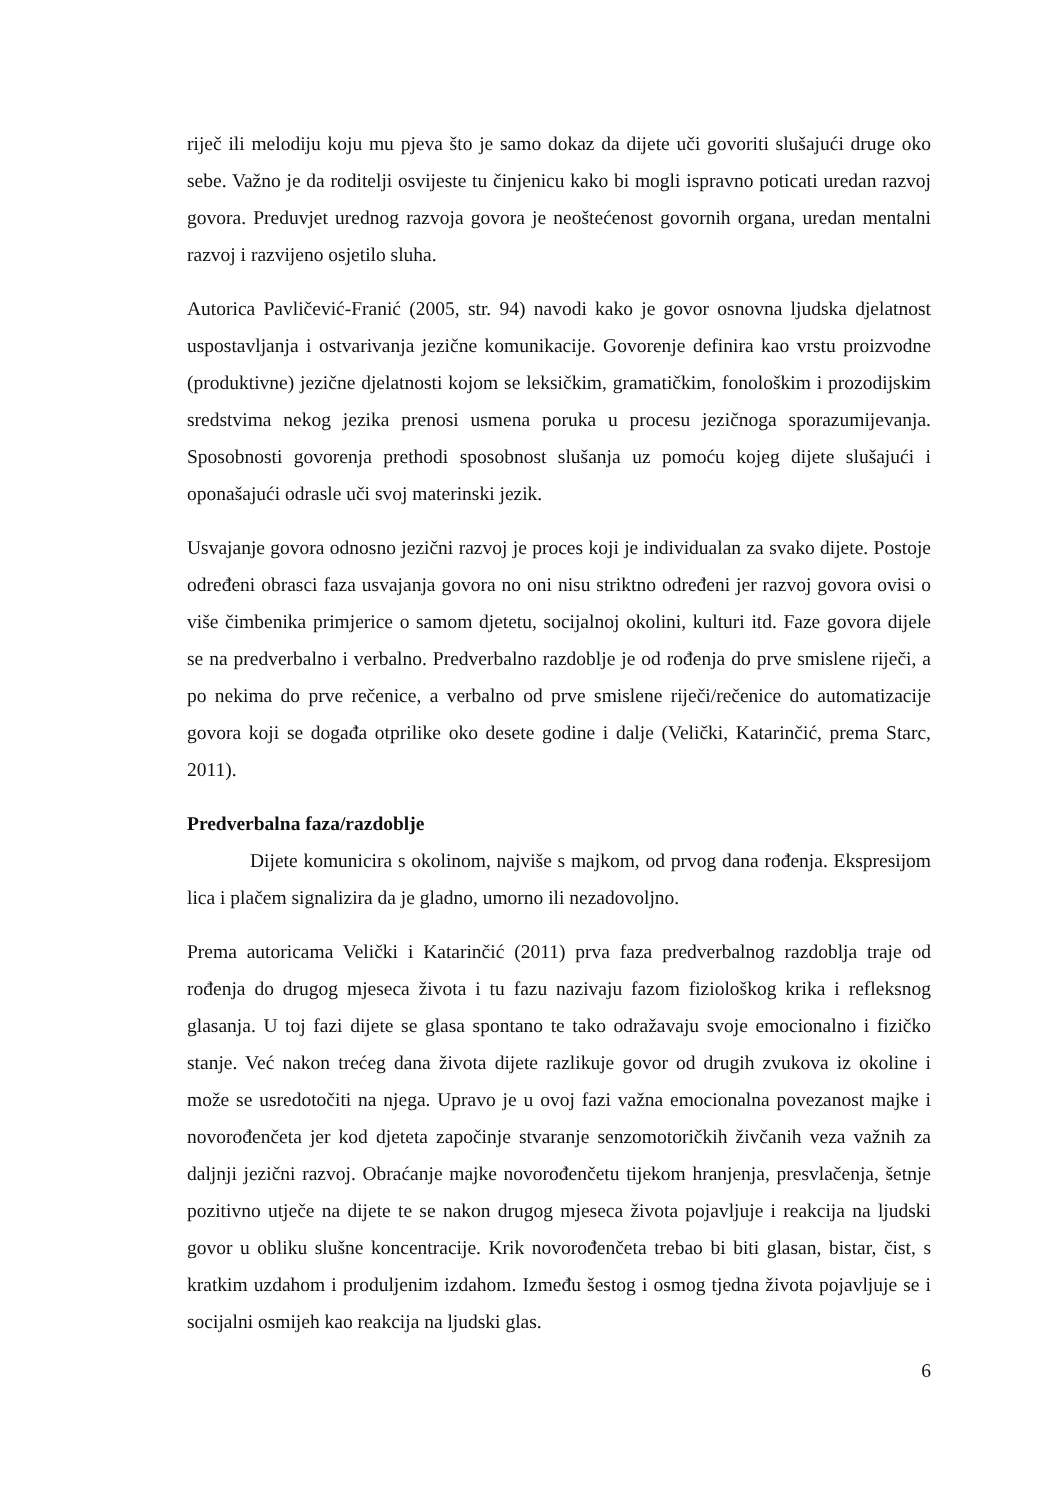riječ ili melodiju koju mu pjeva što je samo dokaz da dijete uči govoriti slušajući druge oko sebe. Važno je da roditelji osvijeste tu činjenicu kako bi mogli ispravno poticati uredan razvoj govora. Preduvjet urednog razvoja govora je neoštećenost govornih organa, uredan mentalni razvoj i razvijeno osjetilo sluha.
Autorica Pavličević-Franić (2005, str. 94) navodi kako je govor osnovna ljudska djelatnost uspostavljanja i ostvarivanja jezične komunikacije. Govorenje definira kao vrstu proizvodne (produktivne) jezične djelatnosti kojom se leksičkim, gramatičkim, fonološkim i prozodijskim sredstvima nekog jezika prenosi usmena poruka u procesu jezičnoga sporazumijevanja. Sposobnosti govorenja prethodi sposobnost slušanja uz pomoću kojeg dijete slušajući i oponašajući odrasle uči svoj materinski jezik.
Usvajanje govora odnosno jezični razvoj je proces koji je individualan za svako dijete. Postoje određeni obrasci faza usvajanja govora no oni nisu striktno određeni jer razvoj govora ovisi o više čimbenika primjerice o samom djetetu, socijalnoj okolini, kulturi itd. Faze govora dijele se na predverbalno i verbalno. Predverbalno razdoblje je od rođenja do prve smislene riječi, a po nekima do prve rečenice, a verbalno od prve smislene riječi/rečenice do automatizacije govora koji se događa otprilike oko desete godine i dalje (Velički, Katarinčić, prema Starc, 2011).
Predverbalna faza/razdoblje
Dijete komunicira s okolinom, najviše s majkom, od prvog dana rođenja. Ekspresijom lica i plačem signalizira da je gladno, umorno ili nezadovoljno.
Prema autoricama Velički i Katarinčić (2011) prva faza predverbalnog razdoblja traje od rođenja do drugog mjeseca života i tu fazu nazivaju fazom fiziološkog krika i refleksnog glasanja. U toj fazi dijete se glasa spontano te tako odražavaju svoje emocionalno i fizičko stanje. Već nakon trećeg dana života dijete razlikuje govor od drugih zvukova iz okoline i može se usredotočiti na njega. Upravo je u ovoj fazi važna emocionalna povezanost majke i novorođenčeta jer kod djeteta započinje stvaranje senzomotoričkih živčanih veza važnih za daljnji jezični razvoj. Obraćanje majke novorođenčetu tijekom hranjenja, presvlačenja, šetnje pozitivno utječe na dijete te se nakon drugog mjeseca života pojavljuje i reakcija na ljudski govor u obliku slušne koncentracije. Krik novorođenčeta trebao bi biti glasan, bistar, čist, s kratkim uzdahom i produljenim izdahom. Između šestog i osmog tjedna života pojavljuje se i socijalni osmijeh kao reakcija na ljudski glas.
6